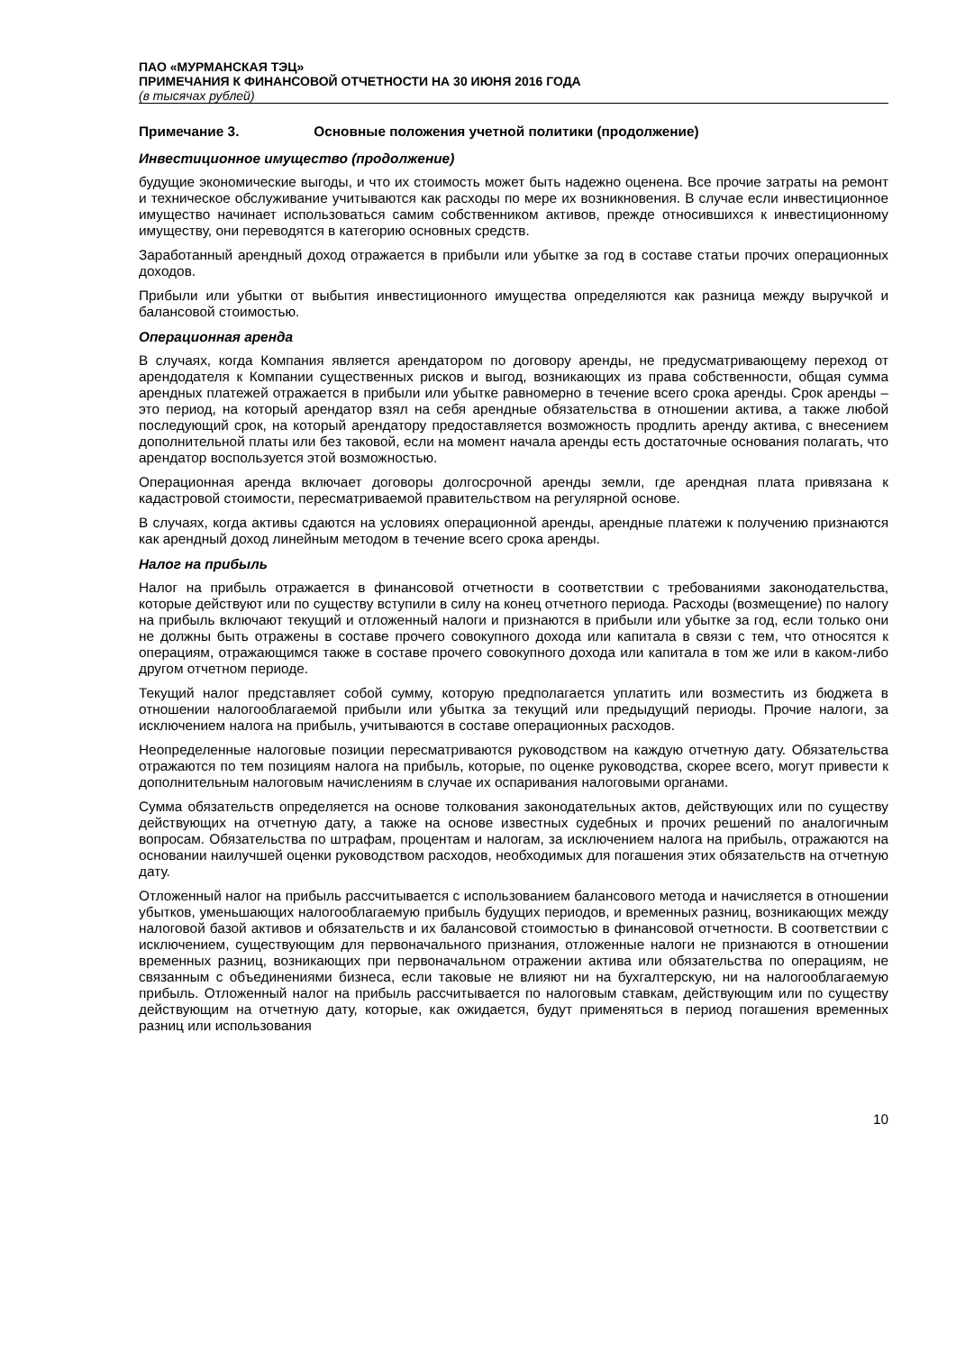ПАО «МУРМАНСКАЯ ТЭЦ»
ПРИМЕЧАНИЯ К ФИНАНСОВОЙ ОТЧЕТНОСТИ НА 30 ИЮНЯ 2016 ГОДА
(в тысячах рублей)
Примечание 3. Основные положения учетной политики (продолжение)
Инвестиционное имущество (продолжение)
будущие экономические выгоды, и что их стоимость может быть надежно оценена. Все прочие затраты на ремонт и техническое обслуживание учитываются как расходы по мере их возникновения. В случае если инвестиционное имущество начинает использоваться самим собственником активов, прежде относившихся к инвестиционному имуществу, они переводятся в категорию основных средств.
Заработанный арендный доход отражается в прибыли или убытке за год в составе статьи прочих операционных доходов.
Прибыли или убытки от выбытия инвестиционного имущества определяются как разница между выручкой и балансовой стоимостью.
Операционная аренда
В случаях, когда Компания является арендатором по договору аренды, не предусматривающему переход от арендодателя к Компании существенных рисков и выгод, возникающих из права собственности, общая сумма арендных платежей отражается в прибыли или убытке равномерно в течение всего срока аренды. Срок аренды – это период, на который арендатор взял на себя арендные обязательства в отношении актива, а также любой последующий срок, на который арендатору предоставляется возможность продлить аренду актива, с внесением дополнительной платы или без таковой, если на момент начала аренды есть достаточные основания полагать, что арендатор воспользуется этой возможностью.
Операционная аренда включает договоры долгосрочной аренды земли, где арендная плата привязана к кадастровой стоимости, пересматриваемой правительством на регулярной основе.
В случаях, когда активы сдаются на условиях операционной аренды, арендные платежи к получению признаются как арендный доход линейным методом в течение всего срока аренды.
Налог на прибыль
Налог на прибыль отражается в финансовой отчетности в соответствии с требованиями законодательства, которые действуют или по существу вступили в силу на конец отчетного периода. Расходы (возмещение) по налогу на прибыль включают текущий и отложенный налоги и признаются в прибыли или убытке за год, если только они не должны быть отражены в составе прочего совокупного дохода или капитала в связи с тем, что относятся к операциям, отражающимся также в составе прочего совокупного дохода или капитала в том же или в каком-либо другом отчетном периоде.
Текущий налог представляет собой сумму, которую предполагается уплатить или возместить из бюджета в отношении налогооблагаемой прибыли или убытка за текущий или предыдущий периоды. Прочие налоги, за исключением налога на прибыль, учитываются в составе операционных расходов.
Неопределенные налоговые позиции пересматриваются руководством на каждую отчетную дату. Обязательства отражаются по тем позициям налога на прибыль, которые, по оценке руководства, скорее всего, могут привести к дополнительным налоговым начислениям в случае их оспаривания налоговыми органами.
Сумма обязательств определяется на основе толкования законодательных актов, действующих или по существу действующих на отчетную дату, а также на основе известных судебных и прочих решений по аналогичным вопросам. Обязательства по штрафам, процентам и налогам, за исключением налога на прибыль, отражаются на основании наилучшей оценки руководством расходов, необходимых для погашения этих обязательств на отчетную дату.
Отложенный налог на прибыль рассчитывается с использованием балансового метода и начисляется в отношении убытков, уменьшающих налогооблагаемую прибыль будущих периодов, и временных разниц, возникающих между налоговой базой активов и обязательств и их балансовой стоимостью в финансовой отчетности. В соответствии с исключением, существующим для первоначального признания, отложенные налоги не признаются в отношении временных разниц, возникающих при первоначальном отражении актива или обязательства по операциям, не связанным с объединениями бизнеса, если таковые не влияют ни на бухгалтерскую, ни на налогооблагаемую прибыль. Отложенный налог на прибыль рассчитывается по налоговым ставкам, действующим или по существу действующим на отчетную дату, которые, как ожидается, будут применяться в период погашения временных разниц или использования
10